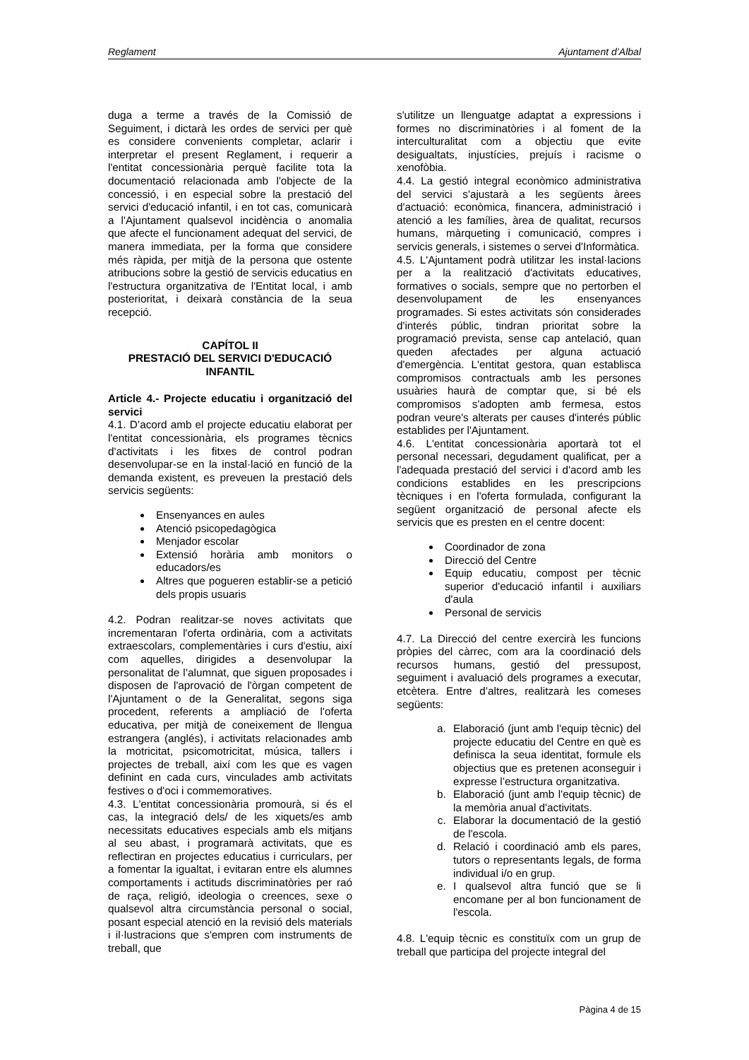Reglament Ajuntament d’Albal
duga a terme a través de la Comissió de Seguiment, i dictarà les ordes de servici per què es considere convenients completar, aclarir i interpretar el present Reglament, i requerir a l'entitat concessionària perquè facilite tota la documentació relacionada amb l'objecte de la concessió, i en especial sobre la prestació del servici d'educació infantil, i en tot cas, comunicarà a l'Ajuntament qualsevol incidència o anomalia que afecte el funcionament adequat del servici, de manera immediata, per la forma que considere més ràpida, per mitjà de la persona que ostente atribucions sobre la gestió de servicis educatius en l'estructura organitzativa de l'Entitat local, i amb posterioritat, i deixarà constància de la seua recepció.
CAPÍTOL II
PRESTACIÓ DEL SERVICI D'EDUCACIÓ INFANTIL
Article 4.- Projecte educatiu i organització del servici
4.1. D’acord amb el projecte educatiu elaborat per l'entitat concessionària, els programes tècnics d'activitats i les fitxes de control podran desenvolupar-se en la instal·lació en funció de la demanda existent, es preveuen la prestació dels servicis següents:
Ensenyances en aules
Atenció psicopedagògica
Menjador escolar
Extensió horària amb monitors o educadors/es
Altres que pogueren establir-se a petició dels propis usuaris
4.2. Podran realitzar-se noves activitats que incrementaran l'oferta ordinària, com a activitats extraescolars, complementàries i curs d'estiu, així com aquelles, dirigides a desenvolupar la personalitat de l’alumnat, que siguen proposades i disposen de l'aprovació de l'òrgan competent de l'Ajuntament o de la Generalitat, segons siga procedent, referents a ampliació de l'oferta educativa, per mitjà de coneixement de llengua estrangera (anglés), i activitats relacionades amb la motricitat, psicomotricitat, música, tallers i projectes de treball, així com les que es vagen definint en cada curs, vinculades amb activitats festives o d'oci i commemoratives.
4.3. L'entitat concessionària promourà, si és el cas, la integració dels/ de les xiquets/es amb necessitats educatives especials amb els mitjans al seu abast, i programarà activitats, que es reflectiran en projectes educatius i curriculars, per a fomentar la igualtat, i evitaran entre els alumnes comportaments i actituds discriminatòries per raó de raça, religió, ideologia o creences, sexe o qualsevol altra circumstància personal o social, posant especial atenció en la revisió dels materials i il·lustracions que s'empren com instruments de treball, que
s'utilitze un llenguatge adaptat a expressions i formes no discriminatòries i al foment de la interculturalitat com a objectiu que evite desigualtats, injustícies, prejuís i racisme o xenofòbia.
4.4. La gestió integral econòmico administrativa del servici s'ajustarà a les següents àrees d'actuació: econòmica, financera, administració i atenció a les famílies, àrea de qualitat, recursos humans, màrqueting i comunicació, compres i servicis generals, i sistemes o servei d'Informàtica.
4.5. L'Ajuntament podrà utilitzar les instal·lacions per a la realització d'activitats educatives, formatives o socials, sempre que no pertorben el desenvolupament de les ensenyances programades. Si estes activitats són considerades d'interés públic, tindran prioritat sobre la programació prevista, sense cap antelació, quan queden afectades per alguna actuació d'emergència. L'entitat gestora, quan establisca compromisos contractuals amb les persones usuàries haurà de comptar que, si bé els compromisos s'adopten amb fermesa, estos podran veure's alterats per causes d'interés públic establides per l'Ajuntament.
4.6. L'entitat concessionària aportarà tot el personal necessari, degudament qualificat, per a l'adequada prestació del servici i d'acord amb les condicions establides en les prescripcions tècniques i en l'oferta formulada, configurant la següent organització de personal afecte els servicis que es presten en el centre docent:
Coordinador de zona
Direcció del Centre
Equip educatiu, compost per tècnic superior d'educació infantil i auxiliars d'aula
Personal de servicis
4.7. La Direcció del centre exercirà les funcions pròpies del càrrec, com ara la coordinació dels recursos humans, gestió del pressupost, seguiment i avaluació dels programes a executar, etcètera. Entre d’altres, realitzarà les comeses següents:
a. Elaboració (junt amb l'equip tècnic) del projecte educatiu del Centre en què es definisca la seua identitat, formule els objectius que es pretenen aconseguir i expresse l’estructura organitzativa.
b. Elaboració (junt amb l'equip tècnic) de la memòria anual d'activitats.
c. Elaborar la documentació de la gestió de l'escola.
d. Relació i coordinació amb els pares, tutors o representants legals, de forma individual i/o en grup.
e. I qualsevol altra funció que se li encomane per al bon funcionament de l'escola.
4.8. L'equip tècnic es constituïx com un grup de treball que participa del projecte integral del
Pàgina 4 de 15